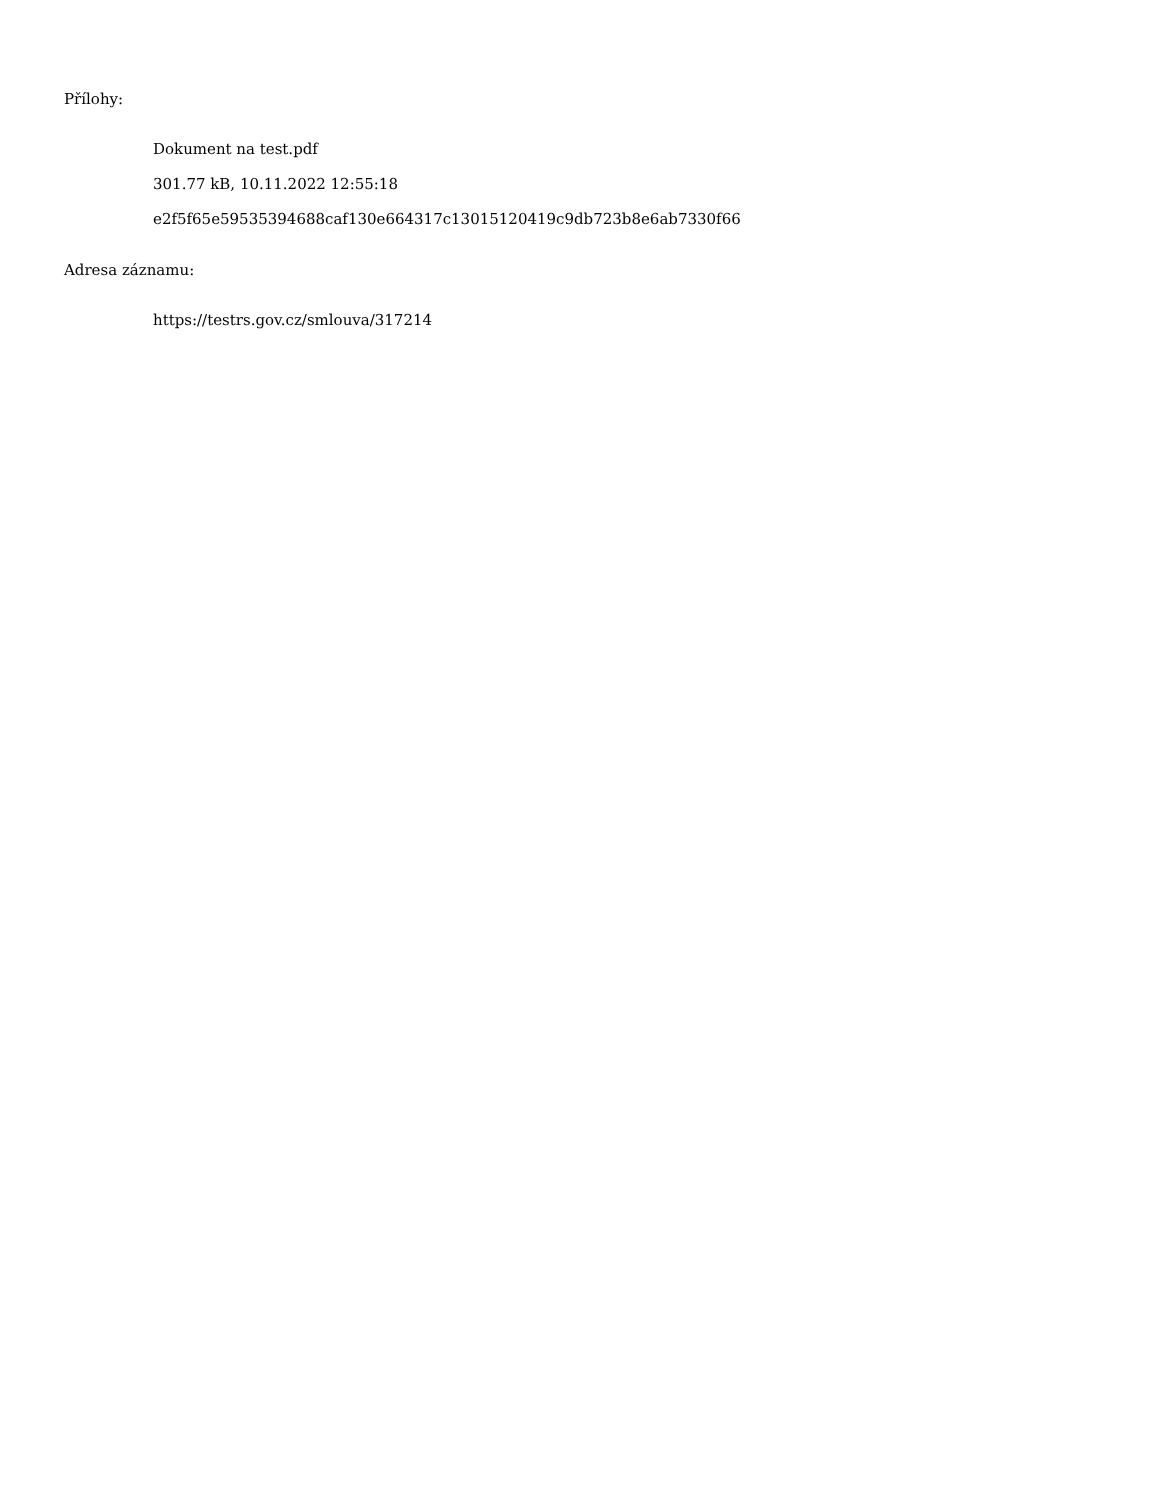Přílohy:
Dokument na test.pdf
301.77 kB, 10.11.2022 12:55:18
e2f5f65e59535394688caf130e664317c13015120419c9db723b8e6ab7330f66
Adresa záznamu:
https://testrs.gov.cz/smlouva/317214